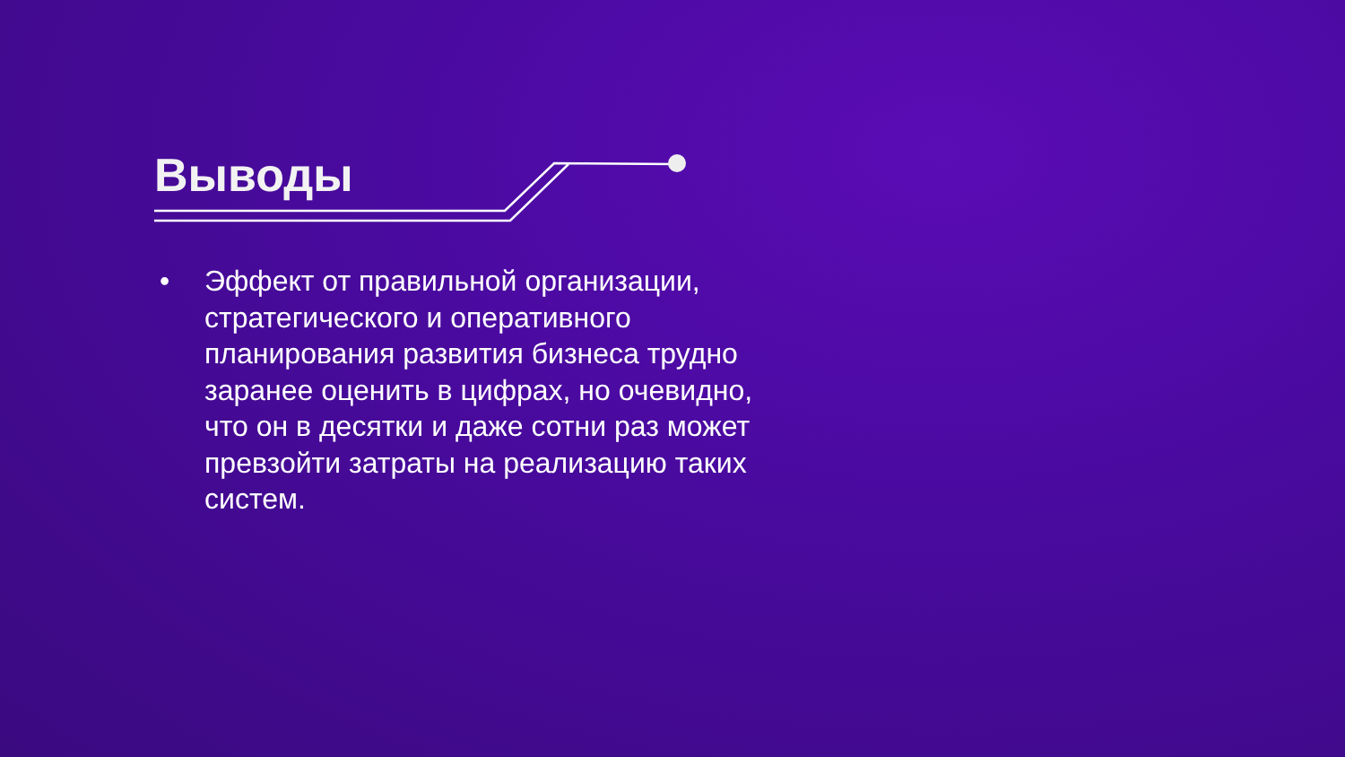Выводы
• Эффект от правильной организации, стратегического и оперативного планирования развития бизнеса трудно заранее оценить в цифрах, но очевидно, что он в десятки и даже сотни раз может превзойти затраты на реализацию таких систем.